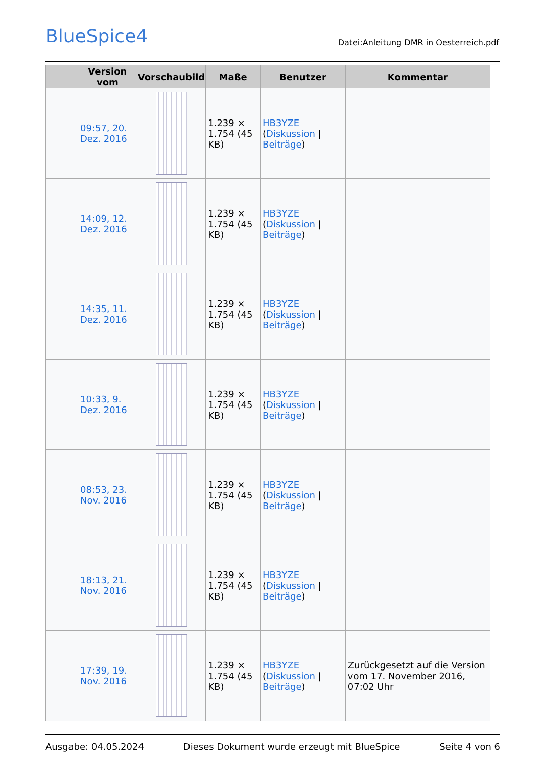BlueSpice4
Datei:Anleitung DMR in Oesterreich.pdf
| | Version vom | Vorschaubild | Maße | Benutzer | Kommentar |
| --- | --- | --- | --- | --- | --- |
| | 09:57, 20. Dez. 2016 | | 1.239 × 1.754 (45 KB) | HB3YZE ( Diskussion / Beiträge ) | |
| | 14:09, 12. Dez. 2016 | | 1.239 × 1.754 (45 KB) | HB3YZE ( Diskussion / Beiträge ) | |
| | 14:35, 11. Dez. 2016 | | 1.239 × 1.754 (45 KB) | HB3YZE ( Diskussion / Beiträge ) | |
| | 10:33, 9. Dez. 2016 | | 1.239 × 1.754 (45 KB) | HB3YZE ( Diskussion / Beiträge ) | |
| | 08:53, 23. Nov. 2016 | | 1.239 × 1.754 (45 KB) | HB3YZE ( Diskussion / Beiträge ) | |
| | 18:13, 21. Nov. 2016 | | 1.239 × 1.754 (45 KB) | HB3YZE ( Diskussion / Beiträge ) | |
| | 17:39, 19. Nov. 2016 | | 1.239 × 1.754 (45 KB) | HB3YZE ( Diskussion / Beiträge ) | Zurückgesetzt auf die Version vom 17. November 2016, 07:02 Uhr |
Ausgabe: 04.05.2024 Dieses Dokument wurde erzeugt mit BlueSpice Seite 4 von 6